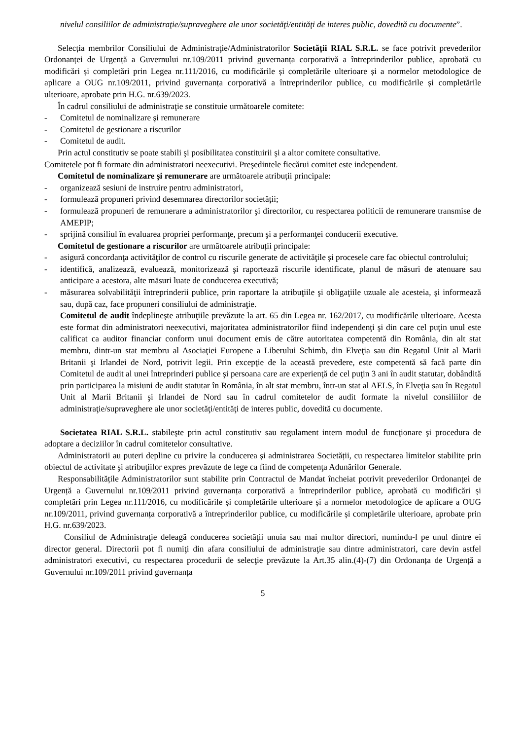nivelul consiliilor de administraţie/supraveghere ale unor societăţi/entităţi de interes public, dovedită cu documente”.
Selecția membrilor Consiliului de Administraţie/Administratorilor Societății RIAL S.R.L. se face potrivit prevederilor Ordonanței de Urgență a Guvernului nr.109/2011 privind guvernanța corporativă a întreprinderilor publice, aprobată cu modificări și completări prin Legea nr.111/2016, cu modificările și completările ulterioare și a normelor metodologice de aplicare a OUG nr.109/2011, privind guvernanța corporativă a întreprinderilor publice, cu modificările și completările ulterioare, aprobate prin H.G. nr.639/2023.
În cadrul consiliului de administraţie se constituie următoarele comitete:
- Comitetul de nominalizare şi remunerare
- Comitetul de gestionare a riscurilor
- Comitetul de audit.
Prin actul constitutiv se poate stabili şi posibilitatea constituirii şi a altor comitete consultative.
Comitetele pot fi formate din administratori neexecutivi. Preşedintele fiecărui comitet este independent.
Comitetul de nominalizare şi remunerare are următoarele atribuții principale:
- organizează sesiuni de instruire pentru administratori,
- formulează propuneri privind desemnarea directorilor societății;
- formulează propuneri de remunerare a administratorilor şi directorilor, cu respectarea politicii de remunerare transmise de AMEPIP;
- sprijină consiliul în evaluarea propriei performanţe, precum şi a performanţei conducerii executive.
Comitetul de gestionare a riscurilor are următoarele atribuții principale:
- asigură concordanţa activităţilor de control cu riscurile generate de activităţile şi procesele care fac obiectul controlului;
- identifică, analizează, evaluează, monitorizează şi raportează riscurile identificate, planul de măsuri de atenuare sau anticipare a acestora, alte măsuri luate de conducerea executivă;
- măsurarea solvabilităţii întreprinderii publice, prin raportare la atribuţiile şi obligaţiile uzuale ale acesteia, şi informează sau, după caz, face propuneri consiliului de administraţie.
Comitetul de audit îndeplineşte atribuţiile prevăzute la art. 65 din Legea nr. 162/2017, cu modificările ulterioare. Acesta este format din administratori neexecutivi, majoritatea administratorilor fiind independenţi şi din care cel puţin unul este calificat ca auditor financiar conform unui document emis de către autoritatea competentă din România, din alt stat membru, dintr-un stat membru al Asociaţiei Europene a Liberului Schimb, din Elveţia sau din Regatul Unit al Marii Britanii şi Irlandei de Nord, potrivit legii. Prin excepţie de la această prevedere, este competentă să facă parte din Comitetul de audit al unei întreprinderi publice şi persoana care are experienţă de cel puţin 3 ani în audit statutar, dobândită prin participarea la misiuni de audit statutar în România, în alt stat membru, într-un stat al AELS, în Elveţia sau în Regatul Unit al Marii Britanii şi Irlandei de Nord sau în cadrul comitetelor de audit formate la nivelul consiliilor de administraţie/supraveghere ale unor societăţi/entităţi de interes public, dovedită cu documente.
Societatea RIAL S.R.L. stabileşte prin actul constitutiv sau regulament intern modul de funcţionare şi procedura de adoptare a deciziilor în cadrul comitetelor consultative.
Administratorii au puteri depline cu privire la conducerea şi administrarea Societății, cu respectarea limitelor stabilite prin obiectul de activitate şi atribuţiilor expres prevăzute de lege ca fiind de competenţa Adunărilor Generale.
Responsabilitățile Administratorilor sunt stabilite prin Contractul de Mandat încheiat potrivit prevederilor Ordonanței de Urgență a Guvernului nr.109/2011 privind guvernanța corporativă a întreprinderilor publice, aprobată cu modificări și completări prin Legea nr.111/2016, cu modificările și completările ulterioare și a normelor metodologice de aplicare a OUG nr.109/2011, privind guvernanța corporativă a întreprinderilor publice, cu modificările și completările ulterioare, aprobate prin H.G. nr.639/2023.
Consiliul de Administraţie deleagă conducerea societăţii unuia sau mai multor directori, numindu-l pe unul dintre ei director general. Directorii pot fi numiţi din afara consiliului de administraţie sau dintre administratori, care devin astfel administratori executivi, cu respectarea procedurii de selecţie prevăzute la Art.35 alin.(4)-(7) din Ordonanța de Urgență a Guvernului nr.109/2011 privind guvernanța
5